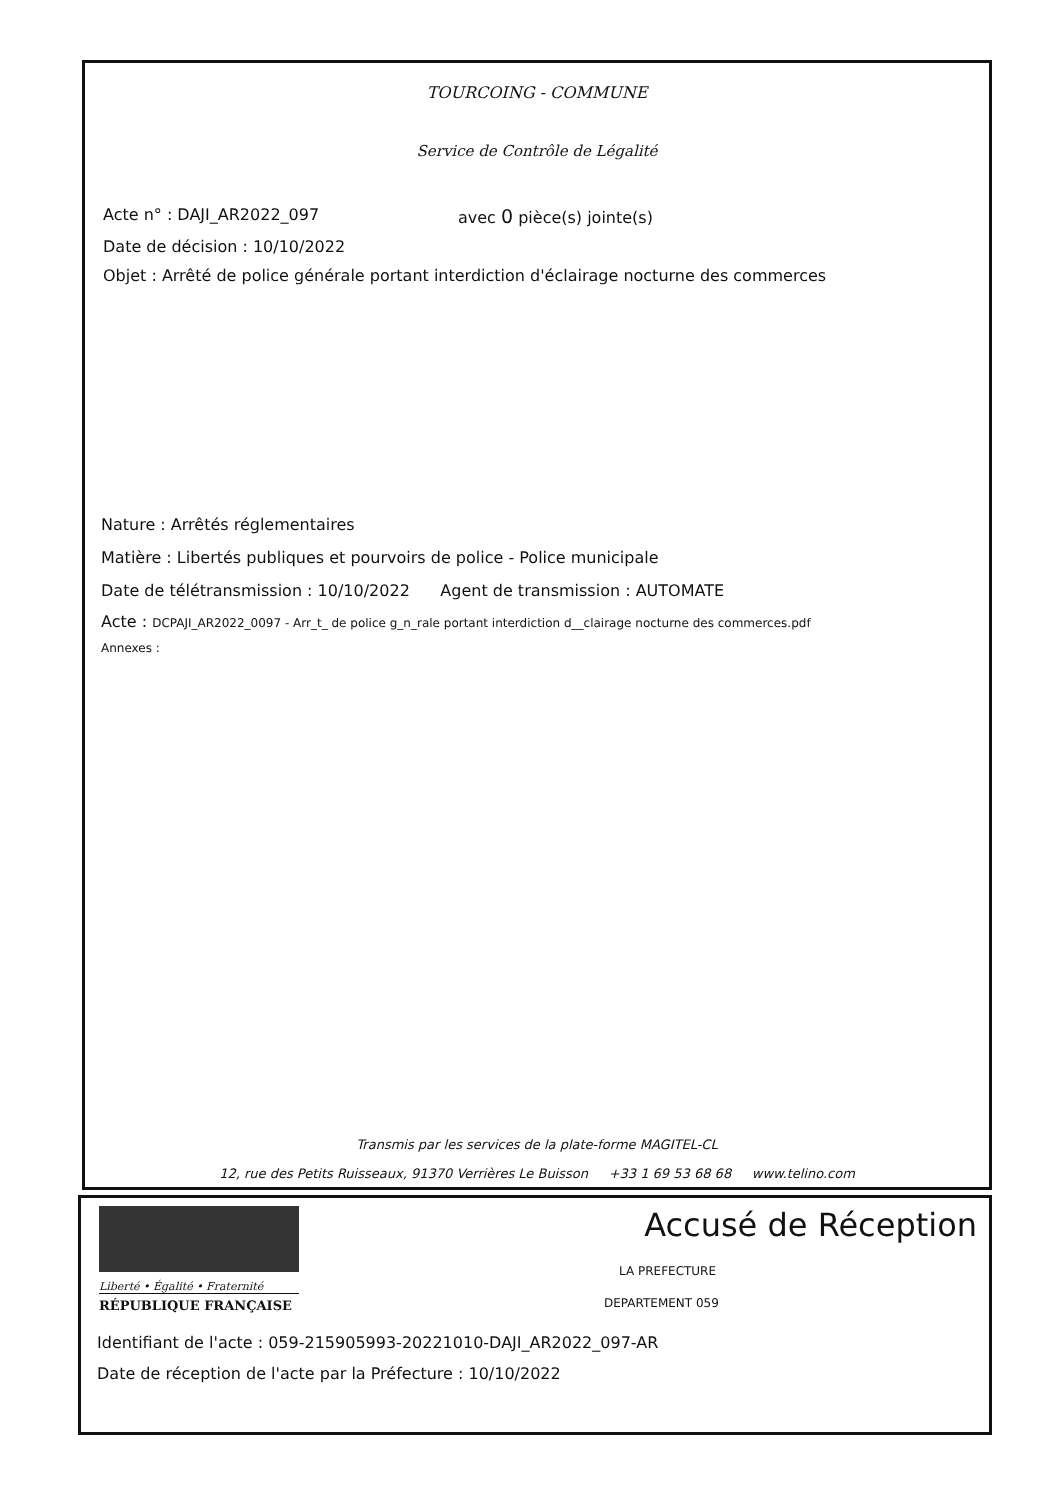TOURCOING - COMMUNE
Service de Contrôle de Légalité
Acte n° : DAJI_AR2022_097 avec 0 pièce(s) jointe(s)
Date de décision : 10/10/2022
Objet : Arrêté de police générale portant interdiction d'éclairage nocturne des commerces
Nature : Arrêtés réglementaires
Matière : Libertés publiques et pourvoirs de police - Police municipale
Date de télétransmission : 10/10/2022 Agent de transmission : AUTOMATE
Acte : DCPAJI_AR2022_0097 - Arr_t_ de police g_n_rale portant interdiction d__clairage nocturne des commerces.pdf
Annexes :
Transmis par les services de la plate-forme MAGITEL-CL
12, rue des Petits Ruisseaux, 91370 Verrières Le Buisson +33 1 69 53 68 68 www.telino.com
Liberté • Égalité • Fraternité
RÉPUBLIQUE FRANÇAISE
Accusé de Réception
LA PREFECTURE
DEPARTEMENT 059
Identifiant de l'acte : 059-215905993-20221010-DAJI_AR2022_097-AR
Date de réception de l'acte par la Préfecture : 10/10/2022